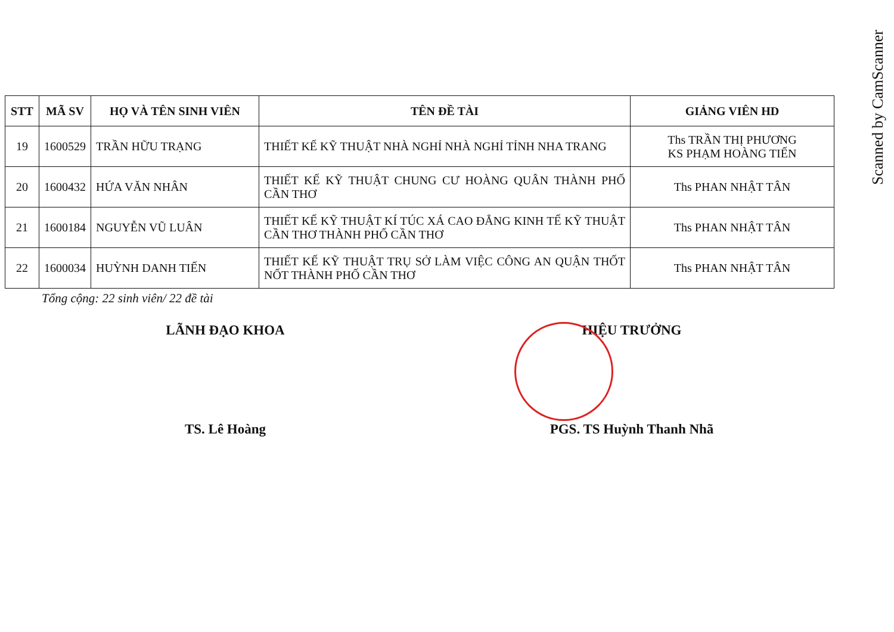Scanned by CamScanner
| STT | MÃ SV | HỌ VÀ TÊN SINH VIÊN | TÊN ĐỀ TÀI | GIẢNG VIÊN HD |
| --- | --- | --- | --- | --- |
| 19 | 1600529 | TRẦN HỮU TRẠNG | THIẾT KẾ KỸ THUẬT NHÀ NGHỈ NHÀ NGHỈ TỈNH NHA TRANG | Ths TRẦN THỊ PHƯƠNG KS PHẠM HOÀNG TIẾN |
| 20 | 1600432 | HỨA VĂN NHÂN | THIẾT KẾ KỸ THUẬT CHUNG CƯ HOÀNG QUÂN THÀNH PHỐ CẦN THƠ | Ths PHAN NHẬT TÂN |
| 21 | 1600184 | NGUYỄN VŨ LUÂN | THIẾT KẾ KỸ THUẬT KÍ TÚC XÁ CAO ĐẲNG KINH TẾ KỸ THUẬT CẦN THƠ THÀNH PHỐ CẦN THƠ | Ths PHAN NHẬT TÂN |
| 22 | 1600034 | HUỲNH DANH TIẾN | THIẾT KẾ KỸ THUẬT TRỤ SỞ LÀM VIỆC CÔNG AN QUẬN THỐT NỐT THÀNH PHỐ CẦN THƠ | Ths PHAN NHẬT TÂN |
Tổng cộng: 22 sinh viên/ 22 đề tài
LÃNH ĐẠO KHOA
TS. Lê Hoàng
HIỆU TRƯỞNG
PGS. TS Huỳnh Thanh Nhã